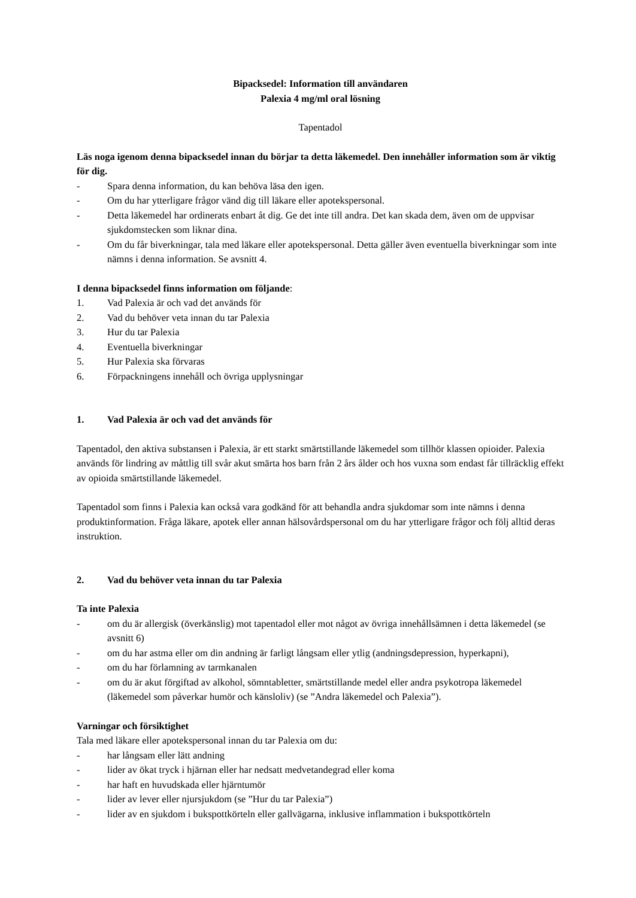Bipacksedel: Information till användaren
Palexia 4 mg/ml oral lösning
Tapentadol
Läs noga igenom denna bipacksedel innan du börjar ta detta läkemedel. Den innehåller information som är viktig för dig.
- Spara denna information, du kan behöva läsa den igen.
- Om du har ytterligare frågor vänd dig till läkare eller apotekspersonal.
- Detta läkemedel har ordinerats enbart åt dig. Ge det inte till andra. Det kan skada dem, även om de uppvisar sjukdomstecken som liknar dina.
- Om du får biverkningar, tala med läkare eller apotekspersonal. Detta gäller även eventuella biverkningar som inte nämns i denna information. Se avsnitt 4.
I denna bipacksedel finns information om följande:
1. Vad Palexia är och vad det används för
2. Vad du behöver veta innan du tar Palexia
3. Hur du tar Palexia
4. Eventuella biverkningar
5. Hur Palexia ska förvaras
6. Förpackningens innehåll och övriga upplysningar
1. Vad Palexia är och vad det används för
Tapentadol, den aktiva substansen i Palexia, är ett starkt smärtstillande läkemedel som tillhör klassen opioider. Palexia används för lindring av måttlig till svår akut smärta hos barn från 2 års ålder och hos vuxna som endast får tillräcklig effekt av opioida smärtstillande läkemedel.
Tapentadol som finns i Palexia kan också vara godkänd för att behandla andra sjukdomar som inte nämns i denna produktinformation. Fråga läkare, apotek eller annan hälsovårdspersonal om du har ytterligare frågor och följ alltid deras instruktion.
2. Vad du behöver veta innan du tar Palexia
Ta inte Palexia
- om du är allergisk (överkänslig) mot tapentadol eller mot något av övriga innehållsämnen i detta läkemedel (se avsnitt 6)
- om du har astma eller om din andning är farligt långsam eller ytlig (andningsdepression, hyperkapni),
- om du har förlamning av tarmkanalen
- om du är akut förgiftad av alkohol, sömntabletter, smärtstillande medel eller andra psykotropa läkemedel (läkemedel som påverkar humör och känsloliv) (se ”Andra läkemedel och Palexia”).
Varningar och försiktighet
Tala med läkare eller apotekspersonal innan du tar Palexia om du:
- har långsam eller lätt andning
- lider av ökat tryck i hjärnan eller har nedsatt medvetandegrad eller koma
- har haft en huvudskada eller hjärntumör
- lider av lever eller njursjukdom (se ”Hur du tar Palexia”)
- lider av en sjukdom i bukspottkörteln eller gallvägarna, inklusive inflammation i bukspottkörteln